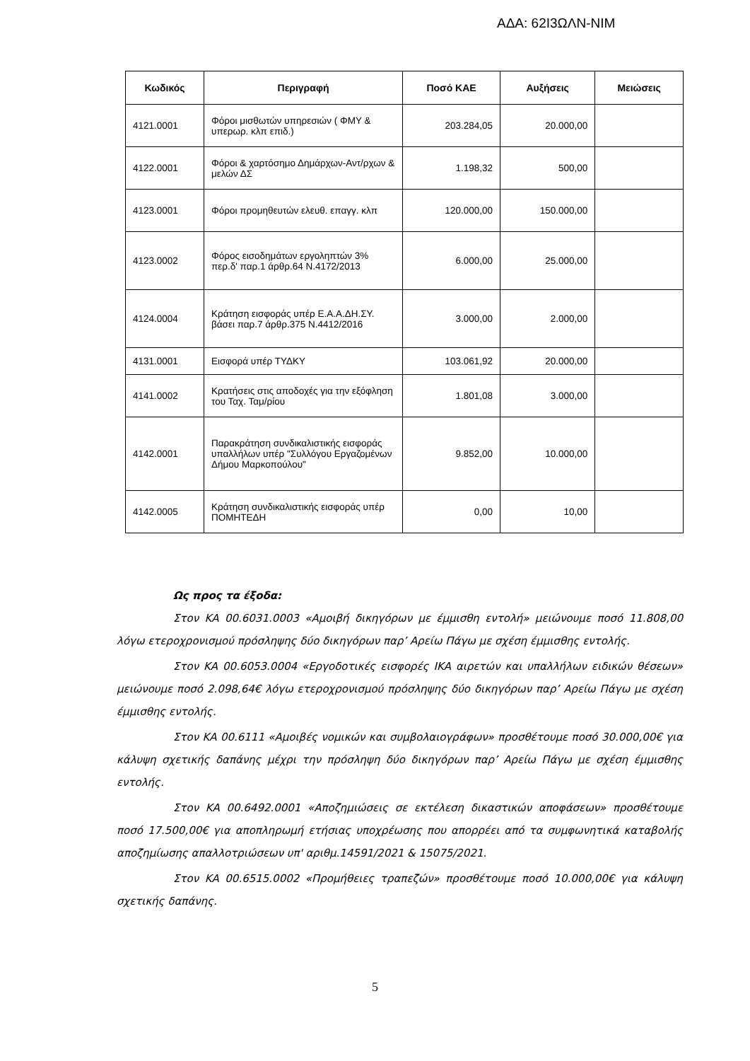ΑΔΑ: 62Ι3ΩΛΝ-ΝΙΜ
| Κωδικός | Περιγραφή | Ποσό ΚΑΕ | Αυξήσεις | Μειώσεις |
| --- | --- | --- | --- | --- |
| 4121.0001 | Φόροι μισθωτών υπηρεσιών ( ΦΜΥ & υπερωρ. κλπ επιδ.) | 203.284,05 | 20.000,00 | |
| 4122.0001 | Φόροι & χαρτόσημο Δημάρχων-Αντ/ρχων & μελών ΔΣ | 1.198,32 | 500,00 | |
| 4123.0001 | Φόροι προμηθευτών ελευθ. επαγγ. κλπ | 120.000,00 | 150.000,00 | |
| 4123.0002 | Φόρος εισοδημάτων εργοληπτών 3% περ.δ' παρ.1 άρθρ.64 Ν.4172/2013 | 6.000,00 | 25.000,00 | |
| 4124.0004 | Κράτηση εισφοράς υπέρ Ε.Α.Α.ΔΗ.ΣΥ. βάσει παρ.7 άρθρ.375 Ν.4412/2016 | 3.000,00 | 2.000,00 | |
| 4131.0001 | Εισφορά υπέρ ΤΥΔΚΥ | 103.061,92 | 20.000,00 | |
| 4141.0002 | Κρατήσεις στις αποδοχές για την εξόφληση του Ταχ. Ταμ/ρίου | 1.801,08 | 3.000,00 | |
| 4142.0001 | Παρακράτηση συνδικαλιστικής εισφοράς υπαλλήλων υπέρ "Συλλόγου Εργαζομένων Δήμου Μαρκοπούλου" | 9.852,00 | 10.000,00 | |
| 4142.0005 | Κράτηση συνδικαλιστικής εισφοράς υπέρ ΠΟΜΗΤΕΔΗ | 0,00 | 10,00 | |
Ως προς τα έξοδα:
Στον ΚΑ 00.6031.0003 «Αμοιβή δικηγόρων με έμμισθη εντολή» μειώνουμε ποσό 11.808,00 λόγω ετεροχρονισμού πρόσληψης δύο δικηγόρων παρ’ Αρείω Πάγω με σχέση έμμισθης εντολής.
Στον ΚΑ 00.6053.0004 «Εργοδοτικές εισφορές ΙΚΑ αιρετών και υπαλλήλων ειδικών θέσεων» μειώνουμε ποσό 2.098,64€ λόγω ετεροχρονισμού πρόσληψης δύο δικηγόρων παρ’ Αρείω Πάγω με σχέση έμμισθης εντολής.
Στον ΚΑ 00.6111 «Αμοιβές νομικών και συμβολαιογράφων» προσθέτουμε ποσό 30.000,00€ για κάλυψη σχετικής δαπάνης μέχρι την πρόσληψη δύο δικηγόρων παρ’ Αρείω Πάγω με σχέση έμμισθης εντολής.
Στον ΚΑ 00.6492.0001 «Αποζημιώσεις σε εκτέλεση δικαστικών αποφάσεων» προσθέτουμε ποσό 17.500,00€ για αποπληρωμή ετήσιας υποχρέωσης που απορρέει από τα συμφωνητικά καταβολής αποζημίωσης απαλλοτριώσεων υπ' αριθμ.14591/2021 & 15075/2021.
Στον ΚΑ 00.6515.0002 «Προμήθειες τραπεζών» προσθέτουμε ποσό 10.000,00€ για κάλυψη σχετικής δαπάνης.
5